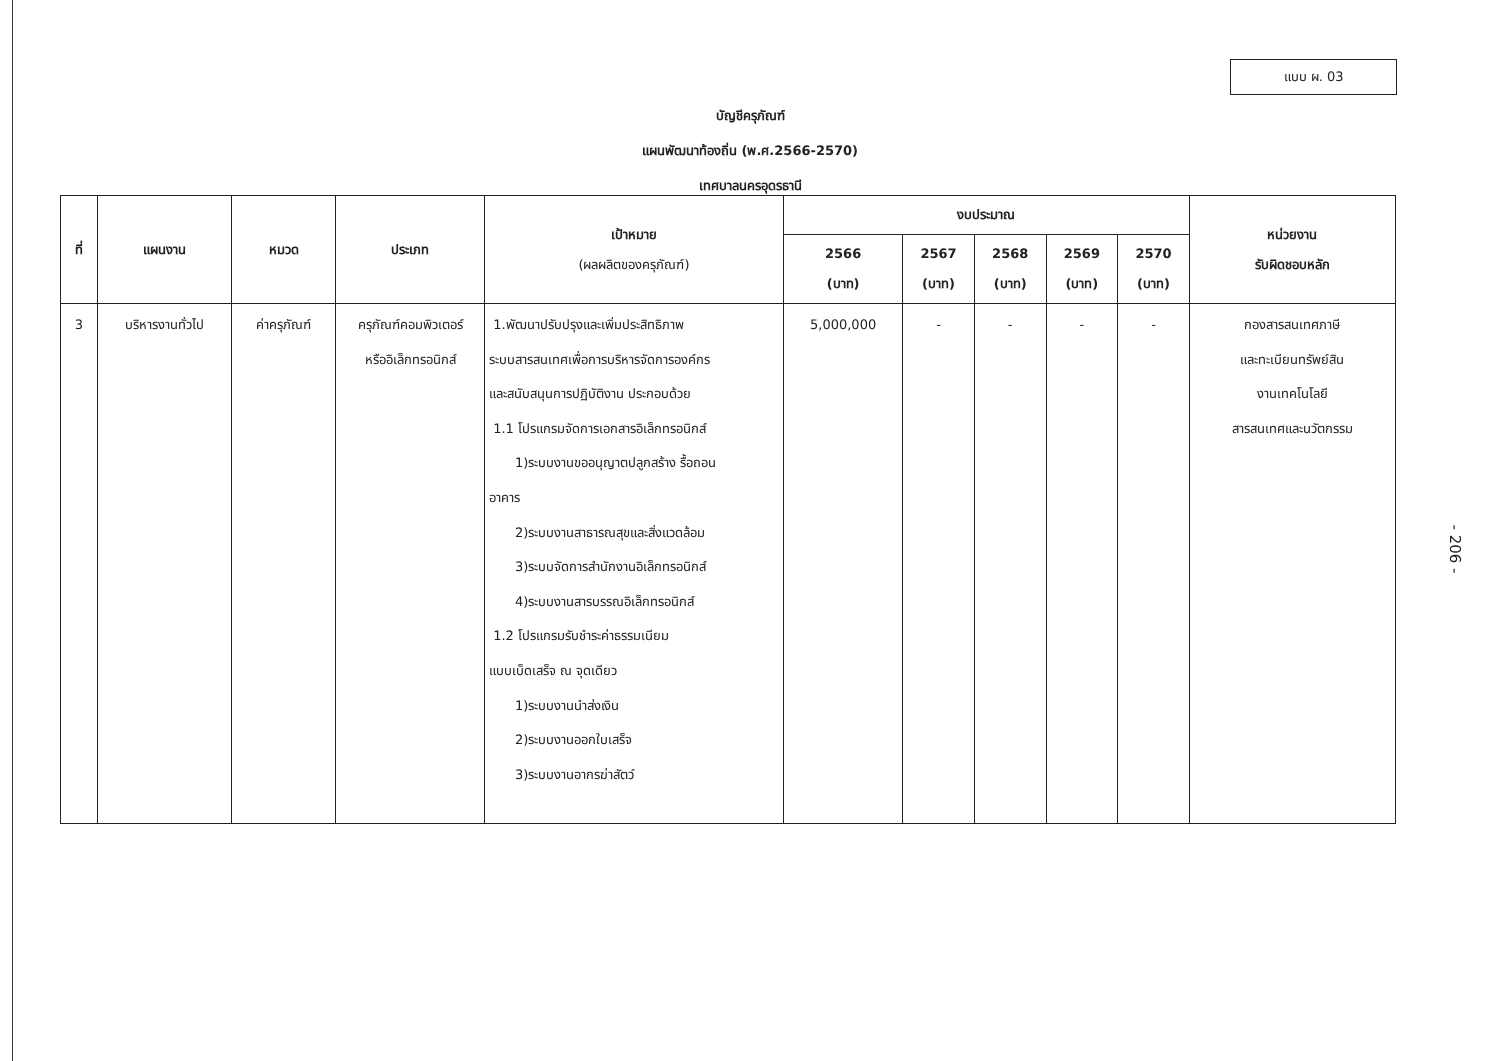แบบ ผ. 03
บัญชีครุภัณฑ์
แผนพัฒนาท้องถิ่น (พ.ศ.2566-2570)
เทศบาลนครอุดรธานี
| ที่ | แผนงาน | หมวด | ประเภท | เป้าหมาย (ผลผลิตของครุภัณฑ์) | งบประมาณ | | | | | หน่วยงาน รับผิดชอบหลัก |
| --- | --- | --- | --- | --- | --- | --- | --- | --- | --- | --- |
| | | | | | 2566 (บาท) | 2567 (บาท) | 2568 (บาท) | 2569 (บาท) | 2570 (บาท) | |
| 3 | บริหารงานทั่วไป | ค่าครุภัณฑ์ | ครุภัณฑ์คอมพิวเตอร์ หรืออิเล็กทรอนิกส์ | 1.พัฒนาปรับปรุงและเพิ่มประสิทธิภาพ ระบบสารสนเทศเพื่อการบริหารจัดการองค์กร และสนับสนุนการปฏิบัติงาน ประกอบด้วย 1.1 โปรแกรมจัดการเอกสารอิเล็กทรอนิกส์ 1)ระบบงานขออนุญาตปลูกสร้าง รื้อถอน อาคาร 2)ระบบงานสาธารณสุขและสิ่งแวดล้อม 3)ระบบจัดการสำนักงานอิเล็กทรอนิกส์ 4)ระบบงานสารบรรณอิเล็กทรอนิกส์ 1.2 โปรแกรมรับชำระค่าธรรมเนียม แบบเบ็ดเสร็จ ณ จุดเดียว 1)ระบบงานนำส่งเงิน 2)ระบบงานออกใบเสร็จ 3)ระบบงานอากรฆ่าสัตว์ | 5,000,000 | - | - | - | - | กองสารสนเทศภาษี และทะเบียนทรัพย์สิน งานเทคโนโลยี สารสนเทศและนวัตกรรม |
- 206 -